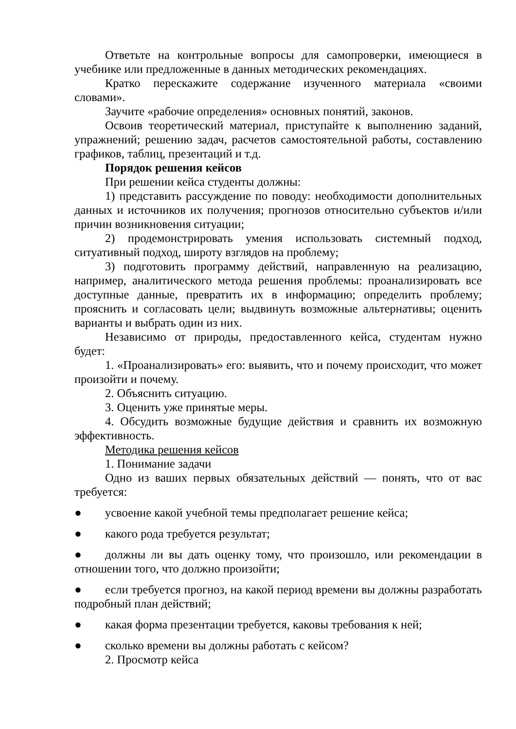Ответьте на контрольные вопросы для самопроверки, имеющиеся в учебнике или предложенные в данных методических рекомендациях.
Кратко перескажите содержание изученного материала «своими словами».
Заучите «рабочие определения» основных понятий, законов.
Освоив теоретический материал, приступайте к выполнению заданий, упражнений; решению задач, расчетов самостоятельной работы, составлению графиков, таблиц, презентаций и т.д.
Порядок решения кейсов
При решении кейса студенты должны:
1) представить рассуждение по поводу: необходимости дополнительных данных и источников их получения; прогнозов относительно субъектов и/или причин возникновения ситуации;
2) продемонстрировать умения использовать системный подход, ситуативный подход, широту взглядов на проблему;
3) подготовить программу действий, направленную на реализацию, например, аналитического метода решения проблемы: проанализировать все доступные данные, превратить их в информацию; определить проблему; прояснить и согласовать цели; выдвинуть возможные альтернативы; оценить варианты и выбрать один из них.
Независимо от природы, предоставленного кейса, студентам нужно будет:
1. «Проанализировать» его: выявить, что и почему происходит, что может произойти и почему.
2. Объяснить ситуацию.
3. Оценить уже принятые меры.
4. Обсудить возможные будущие действия и сравнить их возможную эффективность.
Методика решения кейсов
1. Понимание задачи
Одно из ваших первых обязательных действий — понять, что от вас требуется:
● усвоение какой учебной темы предполагает решение кейса;
● какого рода требуется результат;
● должны ли вы дать оценку тому, что произошло, или рекомендации в отношении того, что должно произойти;
● если требуется прогноз, на какой период времени вы должны разработать подробный план действий;
● какая форма презентации требуется, каковы требования к ней;
● сколько времени вы должны работать с кейсом?
2. Просмотр кейса